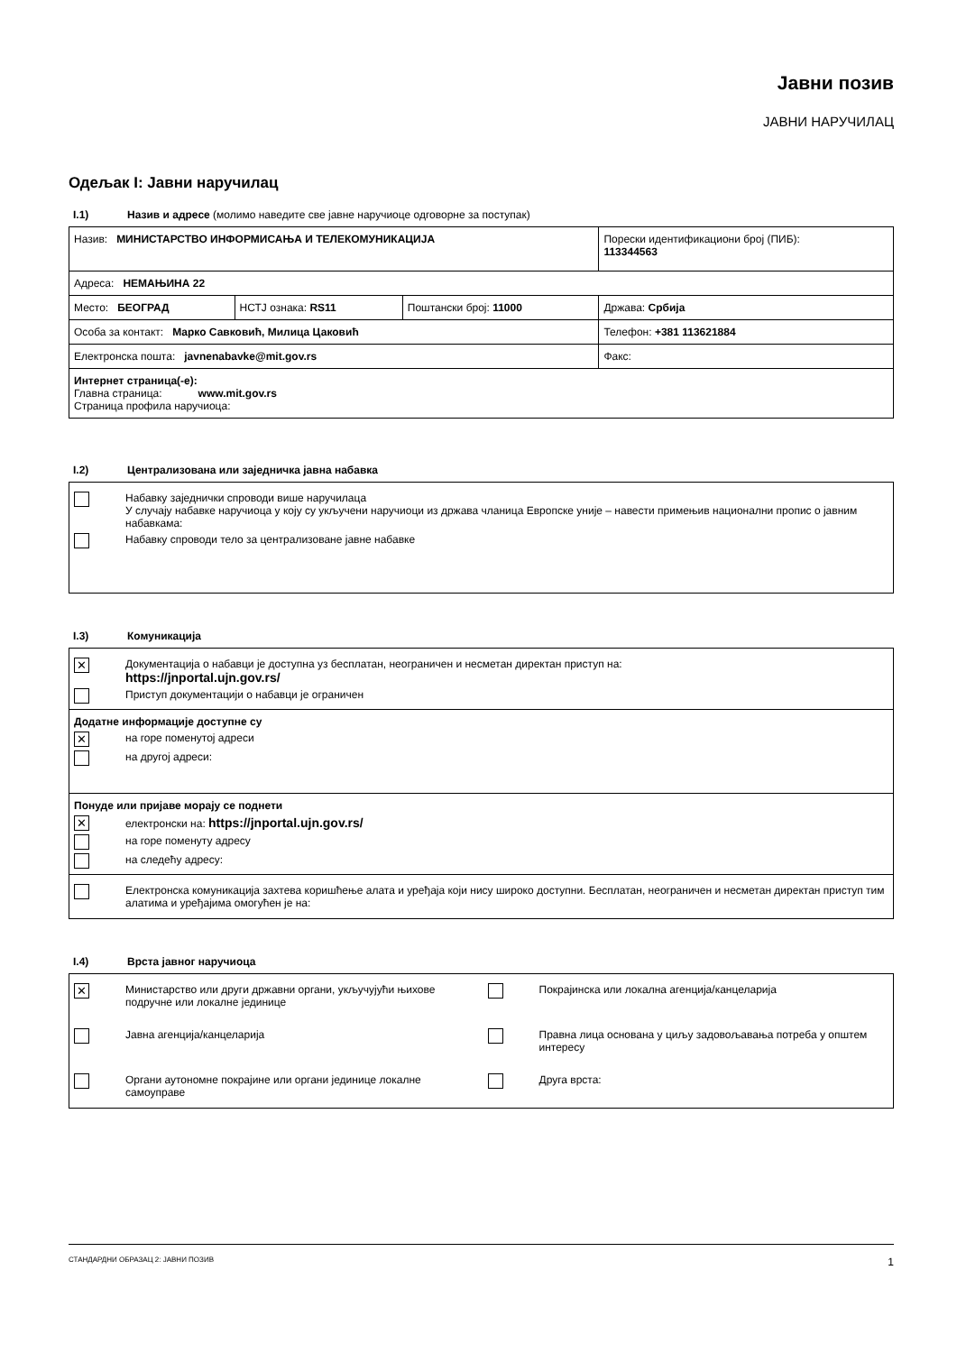Јавни позив
ЈАВНИ НАРУЧИЛАЦ
Одељак I: Јавни наручилац
I.1) Назив и адресе (молимо наведите све јавне наручиоце одговорне за поступак)
| Назив: МИНИСТАРСТВО ИНФОРМИСАЊА И ТЕЛЕКОМУНИКАЦИЈА | | | Порески идентификациони број (ПИБ): 113344563 |
| Адреса: НЕМАЊИНА 22 | | | |
| Место: БЕОГРАД | НСТЈ ознака: RS11 | Поштански број: 11000 | Држава: Србија |
| Особа за контакт: Марко Савковић, Милица Цаковић | | | Телефон: +381 113621884 |
| Електронска пошта: javnenabavke@mit.gov.rs | | | Факс: |
| Интернет страница(-е): Главна страница: www.mit.gov.rs Страница профила наручиоца: | | | |
I.2) Централизована или заједничка јавна набавка
Набавку заједнички спроводи више наручилаца
У случају набавке наручиоца у коју су укључени наручиоци из држава чланица Европске уније – навести примењив национални пропис о јавним набавкама:
Набавку спроводи тело за централизоване јавне набавке
I.3) Комуникација
✕
Документација о набавци је доступна уз бесплатан, неограничен и несметан директан приступ на:
https://jnportal.ujn.gov.rs/
Приступ документацији о набавци је ограничен
Додатне информације доступне су
✕
на горе поменутој адреси
на другој адреси:
Понуде или пријаве морају се поднети
✕
електронски на: https://jnportal.ujn.gov.rs/
на горе поменуту адресу
на следећу адресу:
Електронска комуникација захтева коришћење алата и уређаја који нису широко доступни. Бесплатан, неограничен и несметан директан приступ тим алатима и уређајима омогућен је на:
I.4) Врста јавног наручиоца
✕
Министарство или други државни органи, укључујући њихове подручне или локалне јединице
Покрајинска или локална агенција/канцеларија
Јавна агенција/канцеларија
Правна лица основана у циљу задовољавања потреба у општем интересу
Органи аутономне покрајине или органи јединице локалне самоуправе
Друга врста:
СТАНДАРДНИ ОБРАЗАЦ 2: ЈАВНИ ПОЗИВ 1